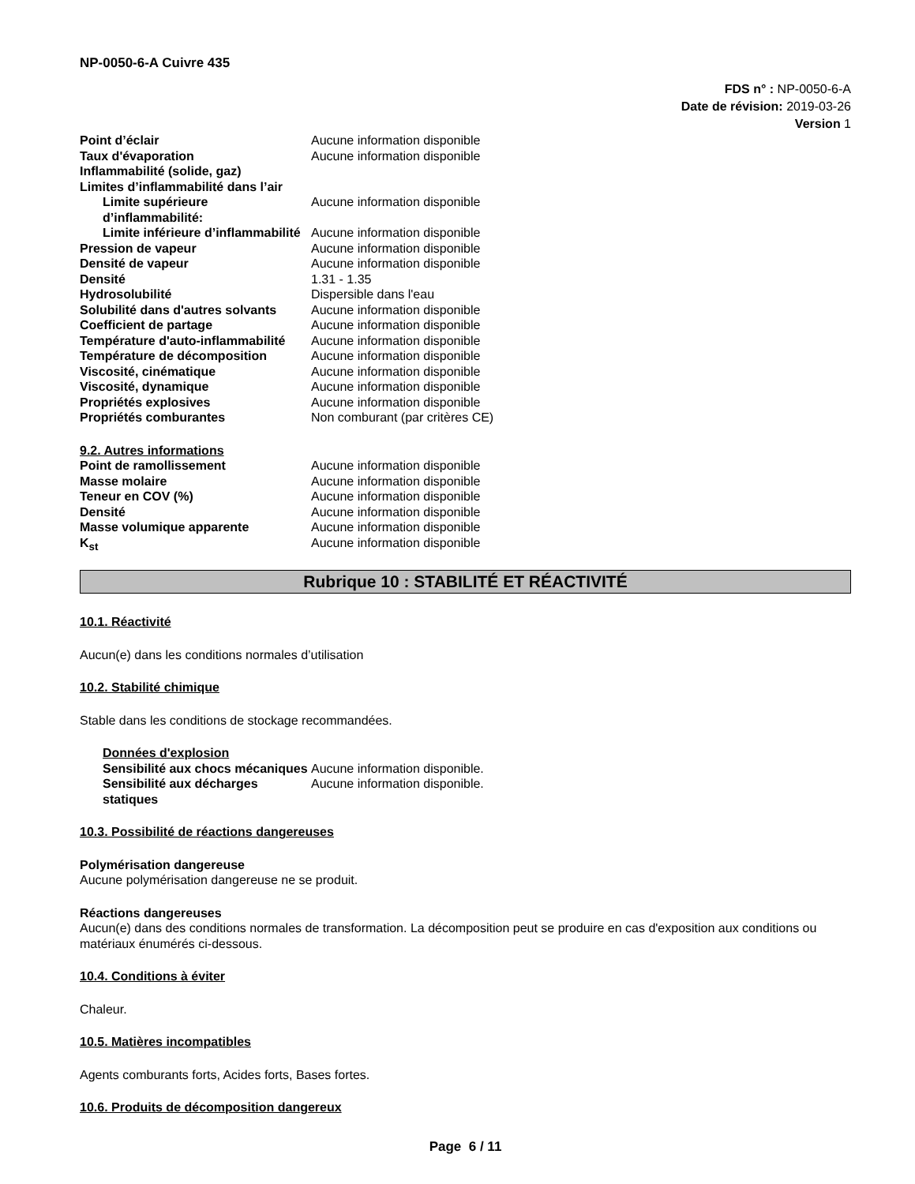NP-0050-6-A Cuivre 435
FDS n° : NP-0050-6-A
Date de révision: 2019-03-26
Version 1
| Point d’éclair | Aucune information disponible |
| Taux d'évaporation | Aucune information disponible |
| Inflammabilité (solide, gaz) | |
| Limites d’inflammabilité dans l’air | |
| Limite supérieure d’inflammabilité: | Aucune information disponible |
| Limite inférieure d’inflammabilité | Aucune information disponible |
| Pression de vapeur | Aucune information disponible |
| Densité de vapeur | Aucune information disponible |
| Densité | 1.31 - 1.35 |
| Hydrosolubilité | Dispersible dans l'eau |
| Solubilité dans d'autres solvants | Aucune information disponible |
| Coefficient de partage | Aucune information disponible |
| Température d'auto-inflammabilité | Aucune information disponible |
| Température de décomposition | Aucune information disponible |
| Viscosité, cinématique | Aucune information disponible |
| Viscosité, dynamique | Aucune information disponible |
| Propriétés explosives | Aucune information disponible |
| Propriétés comburantes | Non comburant (par critères CE) |
9.2. Autres informations
| Point de ramollissement | Aucune information disponible |
| Masse molaire | Aucune information disponible |
| Teneur en COV (%) | Aucune information disponible |
| Densité | Aucune information disponible |
| Masse volumique apparente | Aucune information disponible |
| K<sub>st</sub> | Aucune information disponible |
Rubrique 10 : STABILITÉ ET RÉACTIVITÉ
10.1. Réactivité
Aucun(e) dans les conditions normales d’utilisation
10.2. Stabilité chimique
Stable dans les conditions de stockage recommandées.
Données d'explosion
| Sensibilité aux chocs mécaniques | Aucune information disponible. |
| Sensibilité aux décharges statiques | Aucune information disponible. |
10.3. Possibilité de réactions dangereuses
Polymérisation dangereuse
Aucune polymérisation dangereuse ne se produit.
Réactions dangereuses
Aucun(e) dans des conditions normales de transformation. La décomposition peut se produire en cas d'exposition aux conditions ou matériaux énumérés ci-dessous.
10.4. Conditions à éviter
Chaleur.
10.5. Matières incompatibles
Agents comburants forts, Acides forts, Bases fortes.
10.6. Produits de décomposition dangereux
Page 6 / 11